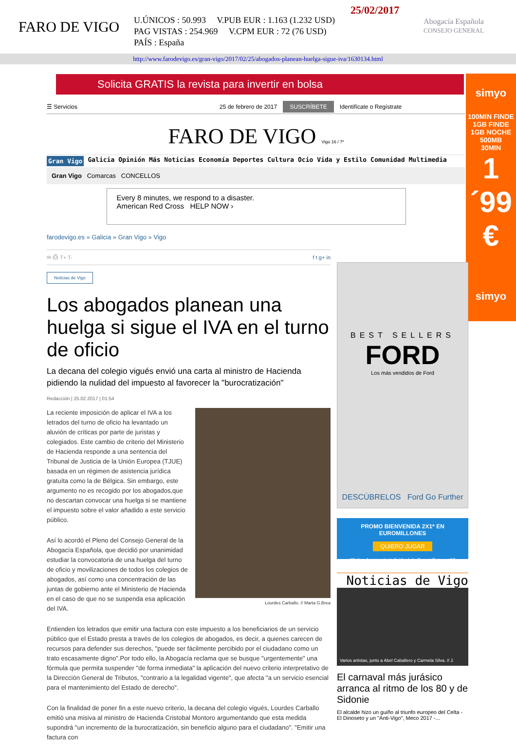FARO DE VIGO
25/02/2017
U.ÚNICOS : 50.993 V.PUB EUR : 1.163 (1.232 USD)
PAG VISTAS : 254.969 V.CPM EUR : 72 (76 USD)
PAÍS : España
Abogacía Española
CONSEJO GENERAL
http://www.farodevigo.es/gran-vigo/2017/02/25/abogados-planean-huelga-sigue-iva/1630134.html
Solicita GRATIS la revista para invertir en bolsa
simyo
100MIN FINDE
1GB FINDE
1GB NOCHE
500MB
30MIN
1´99 €
simyo
☰ Servicios 25 de febrero de 2017 SUSCRÍBETE Identifícate o Regístrate
FARO DE VIGO Vigo 16 / 7º
Gran Vigo Galicia Opinión Más Noticias Economía Deportes Cultura Ocio Vida y Estilo Comunidad Multimedia
Gran Vigo Comarcas CONCELLOS
Every 8 minutes, we respond to a disaster.
American Red Cross HELP NOW ›
farodevigo.es » Galicia » Gran Vigo » Vigo
✉ ⎙ T+ T- f t g+ in
Noticias de Vigo
Los abogados planean una huelga si sigue el IVA en el turno de oficio
La decana del colegio vigués envió una carta al ministro de Hacienda pidiendo la nulidad del impuesto al favorecer la "burocratización"
Redacción | 25.02.2017 | 01:54
Lourdes Carballo. // Marta G.Brea
La reciente imposición de aplicar el IVA a los letrados del turno de oficio ha levantado un aluvión de críticas por parte de juristas y colegiados. Este cambio de criterio del Ministerio de Hacienda responde a una sentencia del Tribunal de Justicia de la Unión Europea (TJUE) basada en un régimen de asistencia jurídica gratuíta como la de Bélgica. Sin embargo, este argumento no es recogido por los abogados,que no descartan convocar una huelga si se mantiene el impuesto sobre el valor añadido a este servicio público.
Así lo acordó el Pleno del Consejo General de la Abogacía Española, que decidió por unanimidad estudiar la convocatoria de una huelga del turno de oficio y movilizaciones de todos los colegios de abogados, así como una concentración de las juntas de gobierno ante el Ministerio de Hacienda en el caso de que no se suspenda esa aplicación del IVA.
Entienden los letrados que emitir una factura con este impuesto a los beneficiarios de un servicio público que el Estado presta a través de los colegios de abogados, es decir, a quienes carecen de recursos para defender sus derechos, "puede ser fácilmente percibido por el ciudadano como un trato escasamente digno".Por todo ello, la Abogacía reclama que se busque "urgentemente" una fórmula que permita suspender "de forma inmediata" la aplicación del nuevo criterio interpretativo de la Dirección General de Tributos, "contrario a la legalidad vigente", que afecta "a un servicio esencial para el mantenimiento del Estado de derecho".
Con la finalidad de poner fin a este nuevo criterio, la decana del colegio vigués, Lourdes Carballo emitió una misiva al ministro de Hacienda Cristobal Montoro argumentando que esta medida supondrá "un incremento de la burocratización, sin beneficio alguno para el ciudadano". "Emitir una factura con
BEST SELLERS
FORD
Los más vendidos de Ford
DESCÚBRELOS Ford Go Further
PROMO BIENVENIDA 2X1* EN EUROMILLONES
QUIERO JUGAR
*Sobre 1 apuesta individual de Euromillones +18
Noticias de Vigo
Varios artistas, junto a Abel Caballero y Carmela Silva. // J.
El carnaval más jurásico arranca al ritmo de los 80 y de Sidonie
El alcalde hizo un guiño al triunfo europeo del Celta - El Dinoseto y un "Anti-Vigo", Meco 2017 -...